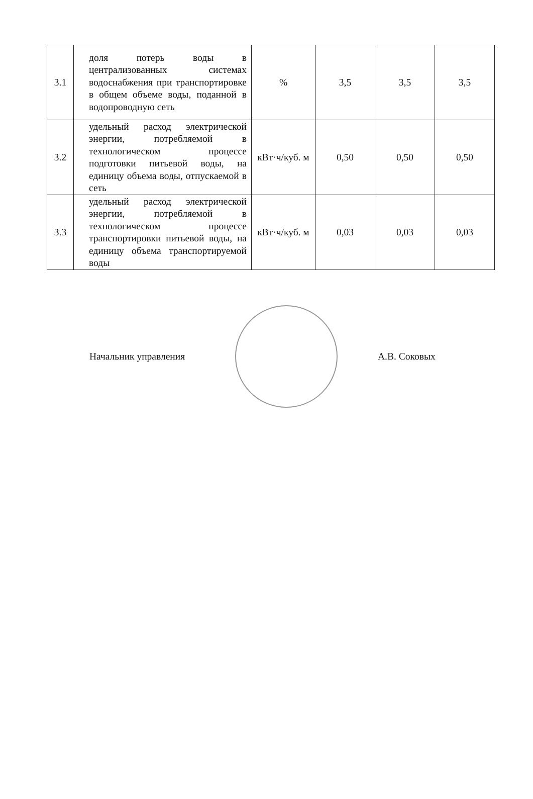| 3.1 | доля потерь воды в централизованных системах водоснабжения при транспортировке в общем объеме воды, поданной в водопроводную сеть | % | 3,5 | 3,5 | 3,5 |
| 3.2 | удельный расход электрической энергии, потребляемой в технологическом процессе подготовки питьевой воды, на единицу объема воды, отпускаемой в сеть | кВт·ч/куб. м | 0,50 | 0,50 | 0,50 |
| 3.3 | удельный расход электрической энергии, потребляемой в технологическом процессе транспортировки питьевой воды, на единицу объема транспортируемой воды | кВт·ч/куб. м | 0,03 | 0,03 | 0,03 |
Начальник управления А.В. Соковых